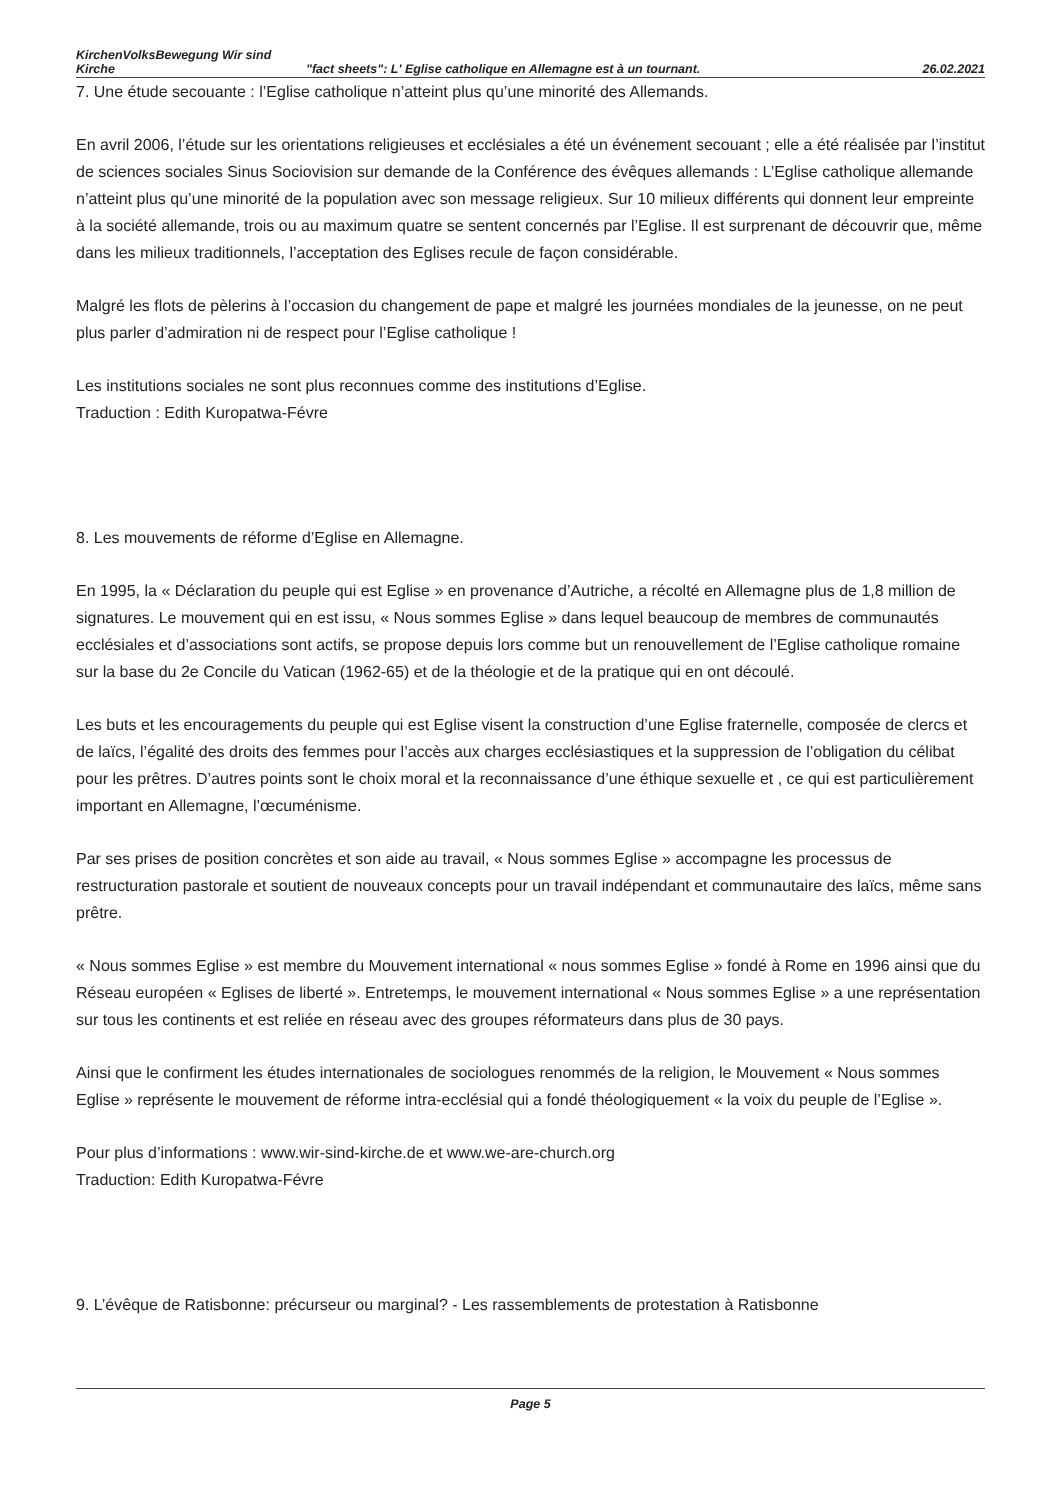KirchenVolksBewegung Wir sind Kirche
"fact sheets": L' Eglise catholique en Allemagne est à un tournant.
26.02.2021
7. Une étude secouante : l’Eglise catholique n’atteint plus qu’une minorité des Allemands.
En avril 2006, l’étude sur les orientations religieuses et ecclésiales a été un événement secouant ; elle a été réalisée par l’institut de sciences sociales Sinus Sociovision sur demande de la Conférence des évêques allemands : L’Eglise catholique allemande n’atteint plus qu’une minorité de la population avec son message religieux. Sur 10 milieux différents qui donnent leur empreinte à la société allemande, trois ou au maximum quatre se sentent concernés par l’Eglise. Il est surprenant de découvrir que, même dans les milieux traditionnels, l’acceptation des Eglises recule de façon considérable.
Malgré les flots de pèlerins à l’occasion du changement de pape et malgré les journées mondiales de la jeunesse, on ne peut plus parler d’admiration ni de respect pour l’Eglise catholique !
Les institutions sociales ne sont plus reconnues comme des institutions d’Eglise.
Traduction : Edith Kuropatwa-Févre
8. Les mouvements de réforme d’Eglise en Allemagne.
En 1995, la « Déclaration du peuple qui est Eglise » en provenance d’Autriche, a récolté en Allemagne plus de 1,8 million de signatures. Le mouvement qui en est issu, « Nous sommes Eglise » dans lequel beaucoup de membres de communautés ecclésiales et d’associations sont actifs, se propose depuis lors comme but un renouvellement de l’Eglise catholique romaine sur la base du 2e Concile du Vatican (1962-65) et de la théologie et de la pratique qui en ont découlé.
Les buts et les encouragements du peuple qui est Eglise visent la construction d’une Eglise fraternelle, composée de clercs et de laïcs, l’égalité des droits des femmes pour l’accès aux charges ecclésiastiques et la suppression de l’obligation du célibat pour les prêtres. D’autres points sont le choix moral et la reconnaissance d’une éthique sexuelle et , ce qui est particulièrement important en Allemagne, l’œcuménisme.
Par ses prises de position concrètes et son aide au travail, « Nous sommes Eglise » accompagne les processus de restructuration pastorale et soutient de nouveaux concepts pour un travail indépendant et communautaire des laïcs, même sans prêtre.
« Nous sommes Eglise » est membre du Mouvement international « nous sommes Eglise » fondé à Rome en 1996 ainsi que du Réseau européen « Eglises de liberté ». Entretemps, le mouvement international « Nous sommes Eglise » a une représentation sur tous les continents et est reliée en réseau avec des groupes réformateurs dans plus de 30 pays.
Ainsi que le confirment les études internationales de sociologues renommés de la religion, le Mouvement « Nous sommes Eglise » représente le mouvement de réforme intra-ecclésial qui a fondé théologiquement « la voix du peuple de l’Eglise ».
Pour plus d’informations : www.wir-sind-kirche.de et www.we-are-church.org
Traduction: Edith Kuropatwa-Févre
9. L’évêque de Ratisbonne: précurseur ou marginal? - Les rassemblements de protestation à Ratisbonne
Page 5